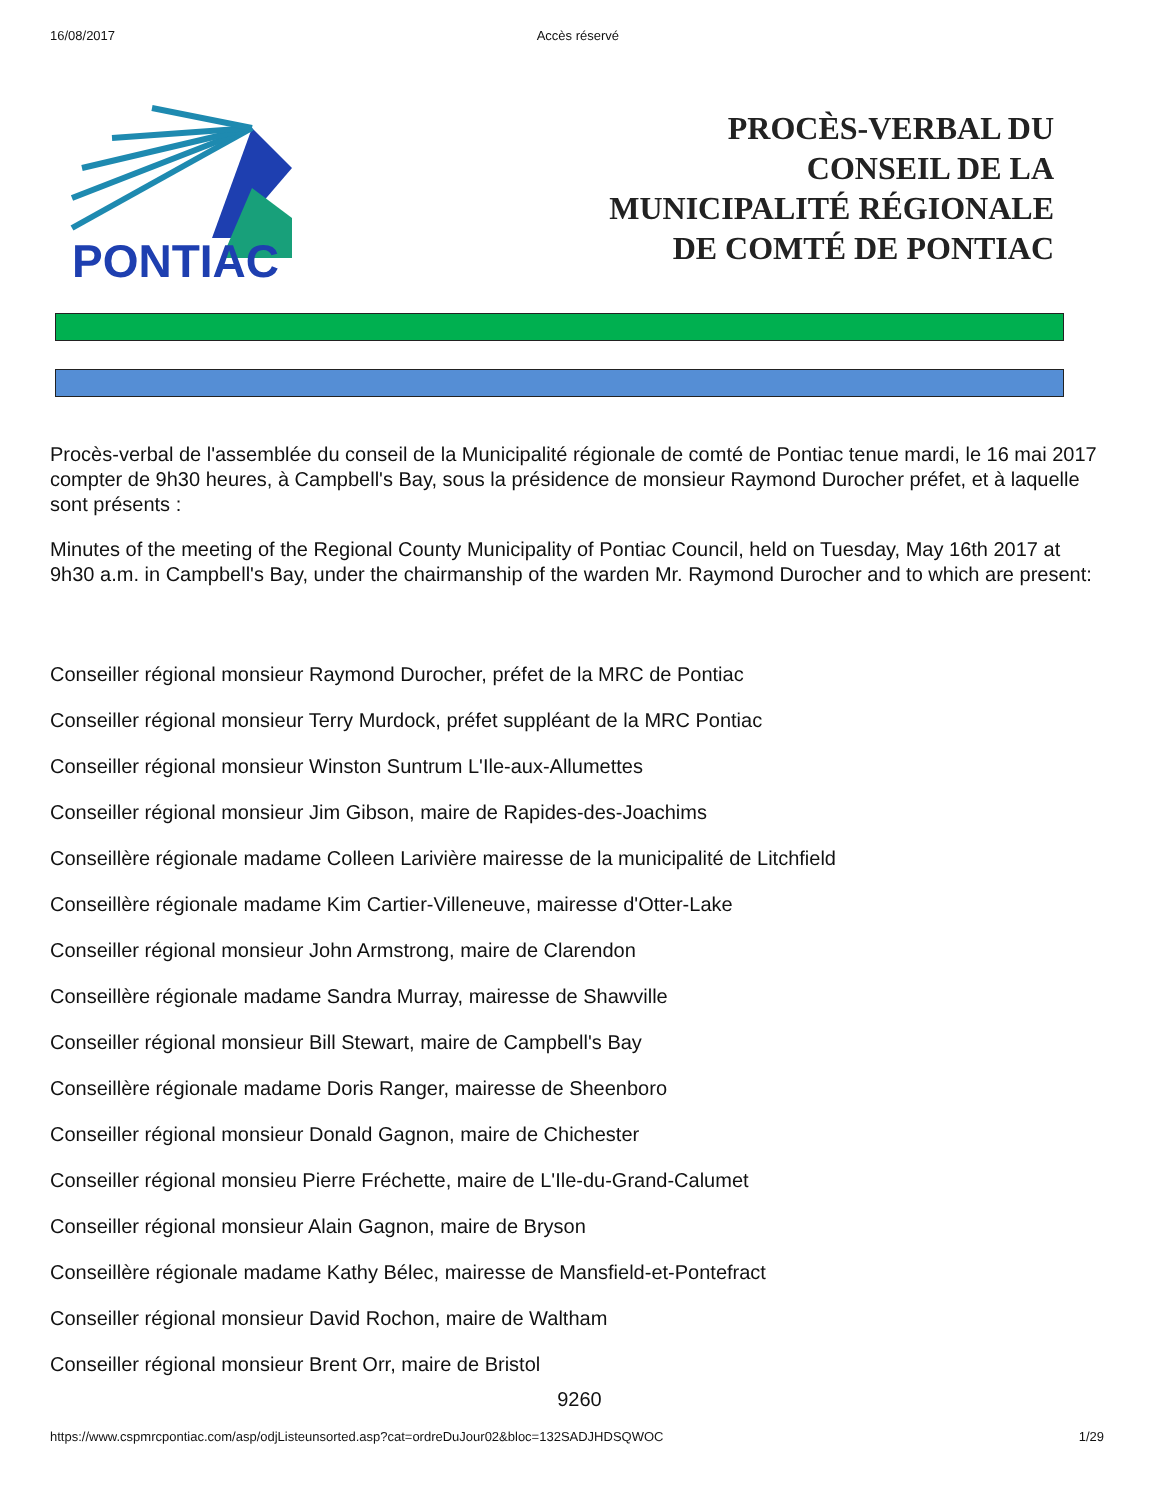16/08/2017 Accès réservé
PONTIAC
PROCÈS-VERBAL DU
CONSEIL DE LA
MUNICIPALITÉ RÉGIONALE
DE COMTÉ DE PONTIAC
Procès-verbal de l'assemblée du conseil de la Municipalité régionale de comté de Pontiac tenue mardi, le 16 mai 2017 compter de 9h30 heures, à Campbell's Bay, sous la présidence de monsieur Raymond Durocher préfet, et à laquelle sont présents :
Minutes of the meeting of the Regional County Municipality of Pontiac Council, held on Tuesday, May 16th 2017 at 9h30 a.m. in Campbell's Bay, under the chairmanship of the warden Mr. Raymond Durocher and to which are present:
Conseiller régional monsieur Raymond Durocher, préfet de la MRC de Pontiac
Conseiller régional monsieur Terry Murdock, préfet suppléant de la MRC Pontiac
Conseiller régional monsieur Winston Suntrum L'Ile-aux-Allumettes
Conseiller régional monsieur Jim Gibson, maire de Rapides-des-Joachims
Conseillère régionale madame Colleen Larivière mairesse de la municipalité de Litchfield
Conseillère régionale madame Kim Cartier-Villeneuve, mairesse d'Otter-Lake
Conseiller régional monsieur John Armstrong, maire de Clarendon
Conseillère régionale madame Sandra Murray, mairesse de Shawville
Conseiller régional monsieur Bill Stewart, maire de Campbell's Bay
Conseillère régionale madame Doris Ranger, mairesse de Sheenboro
Conseiller régional monsieur Donald Gagnon, maire de Chichester
Conseiller régional monsieu Pierre Fréchette, maire de L'Ile-du-Grand-Calumet
Conseiller régional monsieur Alain Gagnon, maire de Bryson
Conseillère régionale madame Kathy Bélec, mairesse de Mansfield-et-Pontefract
Conseiller régional monsieur David Rochon, maire de Waltham
Conseiller régional monsieur Brent Orr, maire de Bristol
9260
https://www.cspmrcpontiac.com/asp/odjListeunsorted.asp?cat=ordreDuJour02&bloc=132SADJHDSQWOC 1/29